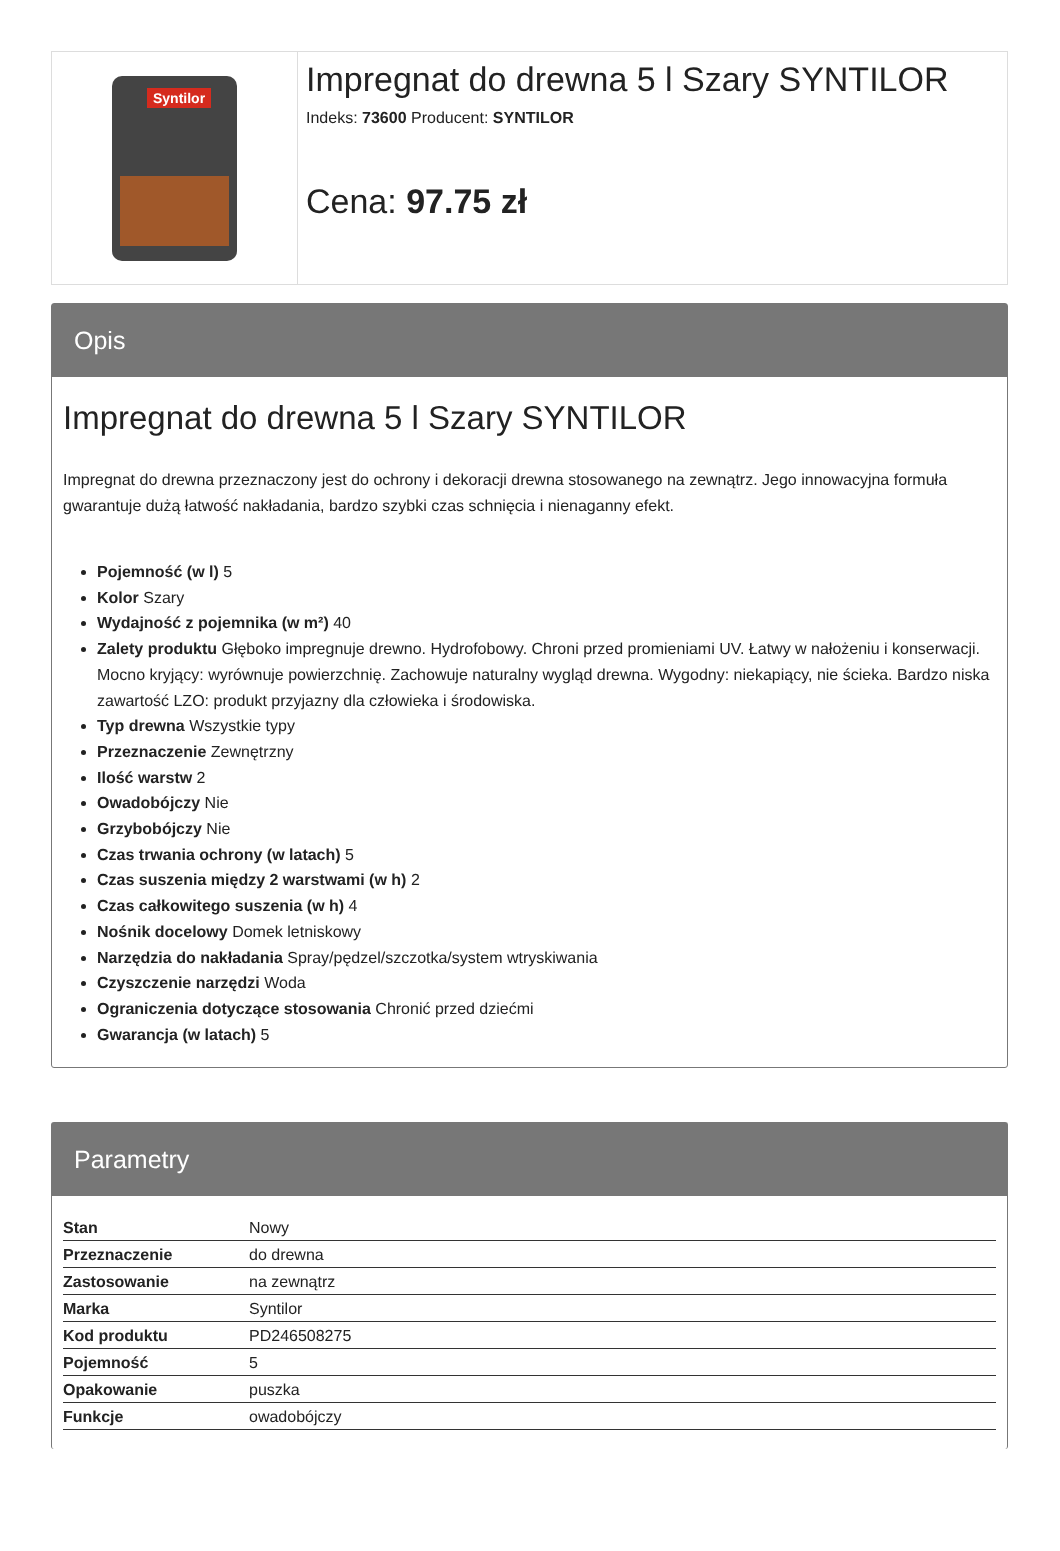Syntilor
Impregnat do drewna 5 l Szary SYNTILOR
Indeks: 73600 Producent: SYNTILOR
Cena: 97.75 zł
Opis
Impregnat do drewna 5 l Szary SYNTILOR
Impregnat do drewna przeznaczony jest do ochrony i dekoracji drewna stosowanego na zewnątrz. Jego innowacyjna formuła gwarantuje dużą łatwość nakładania, bardzo szybki czas schnięcia i nienaganny efekt.
Pojemność (w l) 5
Kolor Szary
Wydajność z pojemnika (w m²) 40
Zalety produktu Głęboko impregnuje drewno. Hydrofobowy. Chroni przed promieniami UV. Łatwy w nałożeniu i konserwacji. Mocno kryjący: wyrównuje powierzchnię. Zachowuje naturalny wygląd drewna. Wygodny: niekapiący, nie ścieka. Bardzo niska zawartość LZO: produkt przyjazny dla człowieka i środowiska.
Typ drewna Wszystkie typy
Przeznaczenie Zewnętrzny
Ilość warstw 2
Owadobójczy Nie
Grzybobójczy Nie
Czas trwania ochrony (w latach) 5
Czas suszenia między 2 warstwami (w h) 2
Czas całkowitego suszenia (w h) 4
Nośnik docelowy Domek letniskowy
Narzędzia do nakładania Spray/pędzel/szczotka/system wtryskiwania
Czyszczenie narzędzi Woda
Ograniczenia dotyczące stosowania Chronić przed dziećmi
Gwarancja (w latach) 5
Parametry
| Stan | Nowy |
| Przeznaczenie | do drewna |
| Zastosowanie | na zewnątrz |
| Marka | Syntilor |
| Kod produktu | PD246508275 |
| Pojemność | 5 |
| Opakowanie | puszka |
| Funkcje | owadobójczy |